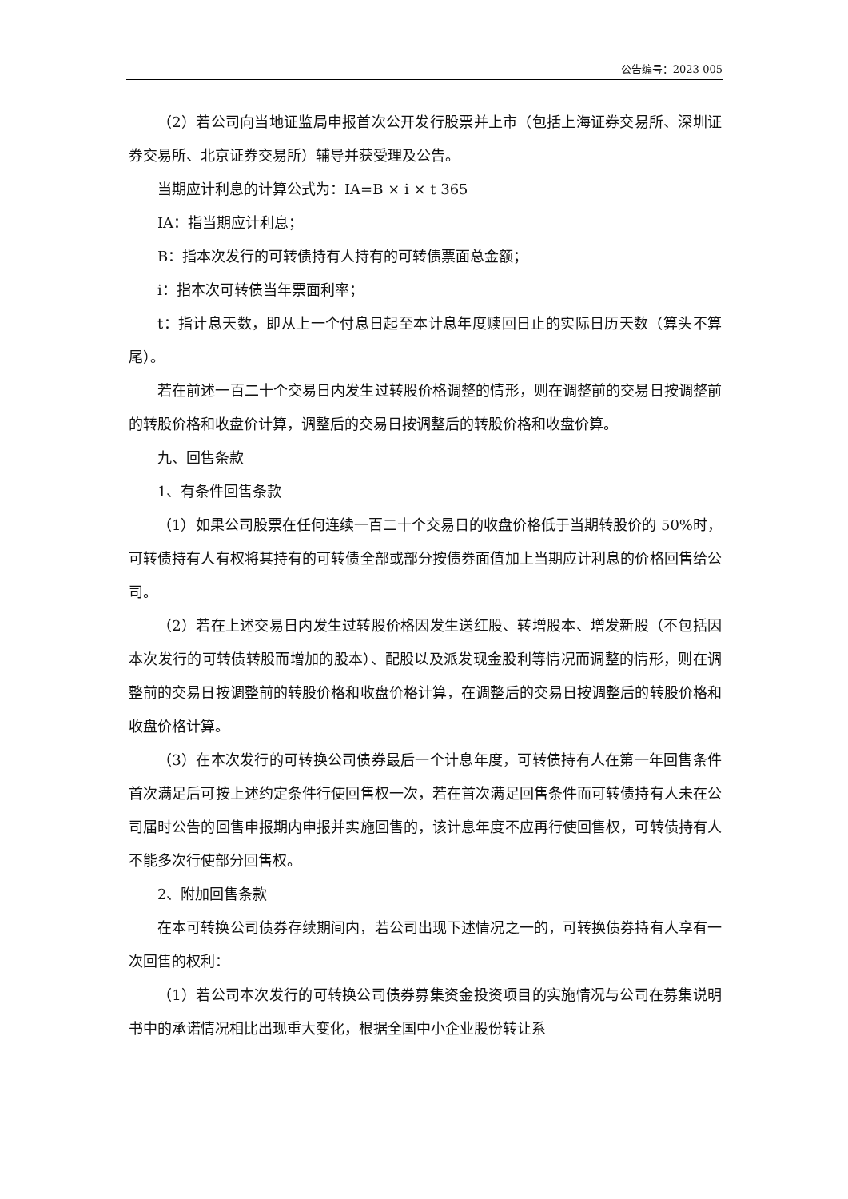公告编号：2023-005
（2）若公司向当地证监局申报首次公开发行股票并上市（包括上海证券交易所、深圳证券交易所、北京证券交易所）辅导并获受理及公告。
当期应计利息的计算公式为：IA=B × i × t 365
IA：指当期应计利息；
B：指本次发行的可转债持有人持有的可转债票面总金额；
i：指本次可转债当年票面利率；
t：指计息天数，即从上一个付息日起至本计息年度赎回日止的实际日历天数（算头不算尾）。
若在前述一百二十个交易日内发生过转股价格调整的情形，则在调整前的交易日按调整前的转股价格和收盘价计算，调整后的交易日按调整后的转股价格和收盘价算。
九、回售条款
1、有条件回售条款
（1）如果公司股票在任何连续一百二十个交易日的收盘价格低于当期转股价的 50%时，可转债持有人有权将其持有的可转债全部或部分按债券面值加上当期应计利息的价格回售给公司。
（2）若在上述交易日内发生过转股价格因发生送红股、转增股本、增发新股（不包括因本次发行的可转债转股而增加的股本）、配股以及派发现金股利等情况而调整的情形，则在调整前的交易日按调整前的转股价格和收盘价格计算，在调整后的交易日按调整后的转股价格和收盘价格计算。
（3）在本次发行的可转换公司债券最后一个计息年度，可转债持有人在第一年回售条件首次满足后可按上述约定条件行使回售权一次，若在首次满足回售条件而可转债持有人未在公司届时公告的回售申报期内申报并实施回售的，该计息年度不应再行使回售权，可转债持有人不能多次行使部分回售权。
2、附加回售条款
在本可转换公司债券存续期间内，若公司出现下述情况之一的，可转换债券持有人享有一次回售的权利：
（1）若公司本次发行的可转换公司债券募集资金投资项目的实施情况与公司在募集说明书中的承诺情况相比出现重大变化，根据全国中小企业股份转让系